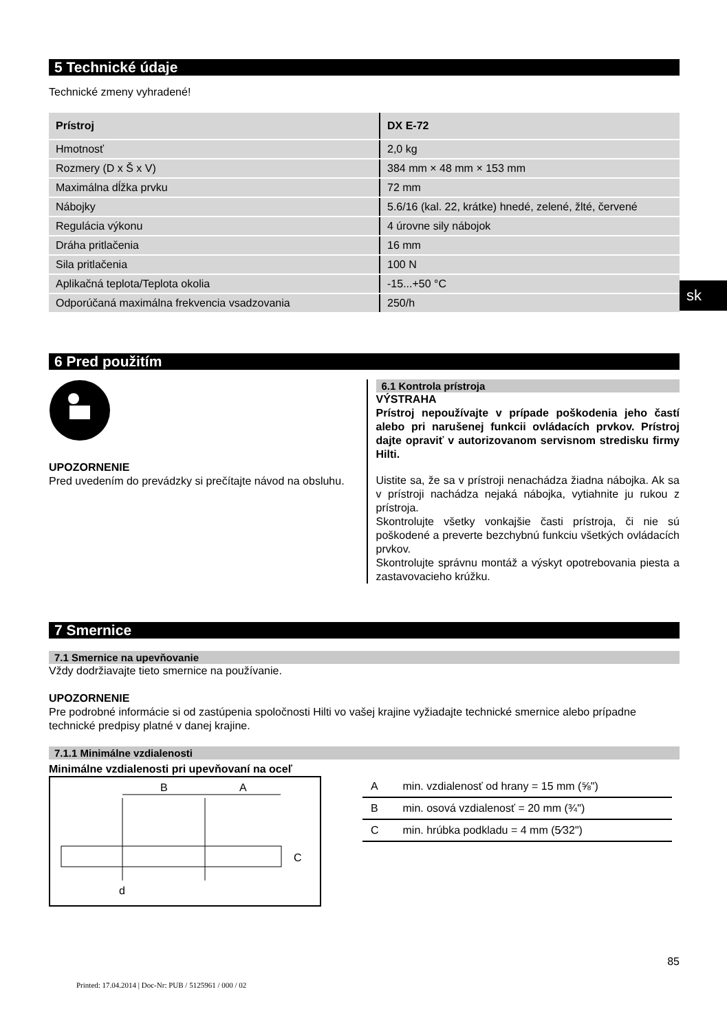5 Technické údaje
Technické zmeny vyhradené!
| Prístroj | DX E-72 |
| --- | --- |
| Hmotnosť | 2,0 kg |
| Rozmery (D x Š x V) | 384 mm × 48 mm × 153 mm |
| Maximálna dĺžka prvku | 72 mm |
| Nábojky | 5.6/16 (kal. 22, krátke) hnedé, zelené, žlté, červené |
| Regulácia výkonu | 4 úrovne sily nábojok |
| Dráha pritlačenia | 16 mm |
| Sila pritlačenia | 100 N |
| Aplikačná teplota/Teplota okolia | -15...+50 °C |
| Odporúčaná maximálna frekvencia vsadzovania | 250/h |
6 Pred použitím
UPOZORNENIE
Pred uvedením do prevádzky si prečítajte návod na obsluhu.
6.1 Kontrola prístroja
VÝSTRAHA
Prístroj nepoužívajte v prípade poškodenia jeho častí alebo pri narušenej funkcii ovládacích prvkov. Prístroj dajte opraviť v autorizovanom servisnom stredisku firmy Hilti.
Uistite sa, že sa v prístroji nenachádza žiadna nábojka. Ak sa v prístroji nachádza nejaká nábojka, vytiahnite ju rukou z prístroja.
Skontrolujte všetky vonkajšie časti prístroja, či nie sú poškodené a preverte bezchybnú funkciu všetkých ovládacích prvkov.
Skontrolujte správnu montáž a výskyt opotrebovania piesta a zastavovacieho krúžku.
7 Smernice
7.1 Smernice na upevňovanie
Vždy dodržiavajte tieto smernice na používanie.
UPOZORNENIE
Pre podrobné informácie si od zastúpenia spoločnosti Hilti vo vašej krajine vyžiadajte technické smernice alebo prípadne technické predpisy platné v danej krajine.
7.1.1 Minimálne vzdialenosti
Minimálne vzdialenosti pri upevňovaní na oceľ
B
A
C
d
| A | min. vzdialenosť od hrany = 15 mm (⅝") |
| B | min. osová vzdialenosť = 20 mm (¾") |
| C | min. hrúbka podkladu = 4 mm (5⁄32") |
85
Printed: 17.04.2014 | Doc-Nr: PUB / 5125961 / 000 / 02
sk